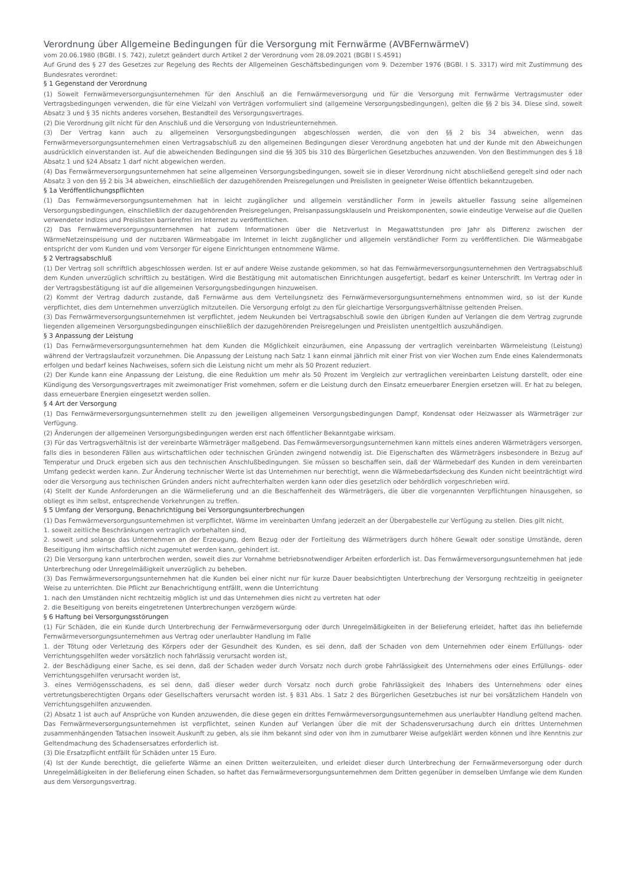Verordnung über Allgemeine Bedingungen für die Versorgung mit Fernwärme (AVBFernwärmeV)
vom 20.06.1980 (BGBl. I S. 742), zuletzt geändert durch Artikel 2 der Verordnung vom 28.09.2021 (BGBI I S.4591)
Auf Grund des § 27 des Gesetzes zur Regelung des Rechts der Allgemeinen Geschäftsbedingungen vom 9. Dezember 1976 (BGBl. I S. 3317) wird mit Zustimmung des Bundesrates verordnet:
§ 1 Gegenstand der Verordnung
(1) Soweit Fernwärmeversorgungsunternehmen für den Anschluß an die Fernwärmeversorgung und für die Versorgung mit Fernwärme Vertragsmuster oder Vertragsbedingungen verwenden, die für eine Vielzahl von Verträgen vorformuliert sind (allgemeine Versorgungsbedingungen), gelten die §§ 2 bis 34. Diese sind, soweit Absatz 3 und § 35 nichts anderes vorsehen, Bestandteil des Versorgungsvertrages.
(2) Die Verordnung gilt nicht für den Anschluß und die Versorgung von Industrieunternehmen.
(3) Der Vertrag kann auch zu allgemeinen Versorgungsbedingungen abgeschlossen werden, die von den §§ 2 bis 34 abweichen, wenn das Fernwärmeversorgungsunternehmen einen Vertragsabschluß zu den allgemeinen Bedingungen dieser Verordnung angeboten hat und der Kunde mit den Abweichungen ausdrücklich einverstanden ist. Auf die abweichenden Bedingungen sind die §§ 305 bis 310 des Bürgerlichen Gesetzbuches anzuwenden. Von den Bestimmungen des § 18 Absatz 1 und §24 Absatz 1 darf nicht abgewichen werden.
(4) Das Fernwärmeversorgungsunternehmen hat seine allgemeinen Versorgungsbedingungen, soweit sie in dieser Verordnung nicht abschließend geregelt sind oder nach Absatz 3 von den §§ 2 bis 34 abweichen, einschließlich der dazugehörenden Preisregelungen und Preislisten in geeigneter Weise öffentlich bekanntzugeben.
§ 1a Veröffentlichungspflichten
(1) Das Fernwärmeversorgungsunternehmen hat in leicht zugänglicher und allgemein verständlicher Form in jeweils aktueller Fassung seine allgemeinen Versorgungsbedingungen, einschließlich der dazugehörenden Preisregelungen, Preisanpassungsklauseln und Preiskomponenten, sowie eindeutige Verweise auf die Quellen verwendeter Indizes und Preislisten barrierefrei im Internet zu veröffentlichen.
(2) Das Fernwärmeversorgungsunternehmen hat zudem Informationen über die Netzverlust in Megawattstunden pro Jahr als Differenz zwischen der WärmeNetzeinspeisung und der nutzbaren Wärmeabgabe im Internet in leicht zugänglicher und allgemein verständlicher Form zu veröffentlichen. Die Wärmeabgabe entspricht der vom Kunden und vom Versorger für eigene Einrichtungen entnommene Wärme.
§ 2 Vertragsabschluß
(1) Der Vertrag soll schriftlich abgeschlossen werden. Ist er auf andere Weise zustande gekommen, so hat das Fernwärmeversorgungsunternehmen den Vertragsabschluß dem Kunden unverzüglich schriftlich zu bestätigen. Wird die Bestätigung mit automatischen Einrichtungen ausgefertigt, bedarf es keiner Unterschrift. Im Vertrag oder in der Vertragsbestätigung ist auf die allgemeinen Versorgungsbedingungen hinzuweisen.
(2) Kommt der Vertrag dadurch zustande, daß Fernwärme aus dem Verteilungsnetz des Fernwärmeversorgungsunternehmens entnommen wird, so ist der Kunde verpflichtet, dies dem Unternehmen unverzüglich mitzuteilen. Die Versorgung erfolgt zu den für gleichartige Versorgungsverhältnisse geltenden Preisen.
(3) Das Fernwärmeversorgungsunternehmen ist verpflichtet, jedem Neukunden bei Vertragsabschluß sowie den übrigen Kunden auf Verlangen die dem Vertrag zugrunde liegenden allgemeinen Versorgungsbedingungen einschließlich der dazugehörenden Preisregelungen und Preislisten unentgeltlich auszuhändigen.
§ 3 Anpassung der Leistung
(1) Das Fernwärmeversorgungsunternehmen hat dem Kunden die Möglichkeit einzuräumen, eine Anpassung der vertraglich vereinbarten Wärmeleistung (Leistung) während der Vertragslaufzeit vorzunehmen. Die Anpassung der Leistung nach Satz 1 kann einmal jährlich mit einer Frist von vier Wochen zum Ende eines Kalendermonats erfolgen und bedarf keines Nachweises, sofern sich die Leistung nicht um mehr als 50 Prozent reduziert.
(2) Der Kunde kann eine Anpassung der Leistung, die eine Reduktion um mehr als 50 Prozent im Vergleich zur vertraglichen vereinbarten Leistung darstellt, oder eine Kündigung des Versorgungsvertrages mit zweimonatiger Frist vornehmen, sofern er die Leistung durch den Einsatz erneuerbarer Energien ersetzen will. Er hat zu belegen, dass erneuerbare Energien eingesetzt werden sollen.
§ 4 Art der Versorgung
(1) Das Fernwärmeversorgungsunternehmen stellt zu den jeweiligen allgemeinen Versorgungsbedingungen Dampf, Kondensat oder Heizwasser als Wärmeträger zur Verfügung.
(2) Änderungen der allgemeinen Versorgungsbedingungen werden erst nach öffentlicher Bekanntgabe wirksam.
(3) Für das Vertragsverhältnis ist der vereinbarte Wärmeträger maßgebend. Das Fernwärmeversorgungsunternehmen kann mittels eines anderen Wärmeträgers versorgen, falls dies in besonderen Fällen aus wirtschaftlichen oder technischen Gründen zwingend notwendig ist. Die Eigenschaften des Wärmeträgers insbesondere in Bezug auf Temperatur und Druck ergeben sich aus den technischen Anschlußbedingungen. Sie müssen so beschaffen sein, daß der Wärmebedarf des Kunden in dem vereinbarten Umfang gedeckt werden kann. Zur Änderung technischer Werte ist das Unternehmen nur berechtigt, wenn die Wärmebedarfsdeckung des Kunden nicht beeinträchtigt wird oder die Versorgung aus technischen Gründen anders nicht aufrechterhalten werden kann oder dies gesetzlich oder behördlich vorgeschrieben wird.
(4) Stellt der Kunde Anforderungen an die Wärmelieferung und an die Beschaffenheit des Wärmeträgers, die über die vorgenannten Verpflichtungen hinausgehen, so obliegt es ihm selbst, entsprechende Vorkehrungen zu treffen.
§ 5 Umfang der Versorgung, Benachrichtigung bei Versorgungsunterbrechungen
(1) Das Fernwärmeversorgungsunternehmen ist verpflichtet, Wärme im vereinbarten Umfang jederzeit an der Übergabestelle zur Verfügung zu stellen. Dies gilt nicht,
1. soweit zeitliche Beschränkungen vertraglich vorbehalten sind,
2. soweit und solange das Unternehmen an der Erzeugung, dem Bezug oder der Fortleitung des Wärmeträgers durch höhere Gewalt oder sonstige Umstände, deren Beseitigung ihm wirtschaftlich nicht zugemutet werden kann, gehindert ist.
(2) Die Versorgung kann unterbrochen werden, soweit dies zur Vornahme betriebsnotwendiger Arbeiten erforderlich ist. Das Fernwärmeversorgungsunternehmen hat jede Unterbrechung oder Unregelmäßigkeit unverzüglich zu beheben.
(3) Das Fernwärmeversorgungsunternehmen hat die Kunden bei einer nicht nur für kurze Dauer beabsichtigten Unterbrechung der Versorgung rechtzeitig in geeigneter Weise zu unterrichten. Die Pflicht zur Benachrichtigung entfällt, wenn die Unterrichtung
1. nach den Umständen nicht rechtzeitig möglich ist und das Unternehmen dies nicht zu vertreten hat oder
2. die Beseitigung von bereits eingetretenen Unterbrechungen verzögern würde.
§ 6 Haftung bei Versorgungsstörungen
(1) Für Schäden, die ein Kunde durch Unterbrechung der Fernwärmeversorgung oder durch Unregelmäßigkeiten in der Belieferung erleidet, haftet das ihn beliefernde Fernwärmeversorgungsunternehmen aus Vertrag oder unerlaubter Handlung im Falle
1. der Tötung oder Verletzung des Körpers oder der Gesundheit des Kunden, es sei denn, daß der Schaden von dem Unternehmen oder einem Erfüllungs- oder Verrichtungsgehilfen weder vorsätzlich noch fahrlässig verursacht worden ist,
2. der Beschädigung einer Sache, es sei denn, daß der Schaden weder durch Vorsatz noch durch grobe Fahrlässigkeit des Unternehmens oder eines Erfüllungs- oder Verrichtungsgehilfen verursacht worden ist,
3. eines Vermögensschadens, es sei denn, daß dieser weder durch Vorsatz noch durch grobe Fahrlässigkeit des Inhabers des Unternehmens oder eines vertretungsberechtigten Organs oder Gesellschafters verursacht worden ist. § 831 Abs. 1 Satz 2 des Bürgerlichen Gesetzbuches ist nur bei vorsätzlichem Handeln von Verrichtungsgehilfen anzuwenden.
(2) Absatz 1 ist auch auf Ansprüche von Kunden anzuwenden, die diese gegen ein drittes Fernwärmeversorgungsunternehmen aus unerlaubter Handlung geltend machen. Das Fernwärmeversorgungsunternehmen ist verpflichtet, seinen Kunden auf Verlangen über die mit der Schadensverursachung durch ein drittes Unternehmen zusammenhängenden Tatsachen insoweit Auskunft zu geben, als sie ihm bekannt sind oder von ihm in zumutbarer Weise aufgeklärt werden können und ihre Kenntnis zur Geltendmachung des Schadensersatzes erforderlich ist.
(3) Die Ersatzpflicht entfällt für Schäden unter 15 Euro.
(4) Ist der Kunde berechtigt, die gelieferte Wärme an einen Dritten weiterzuleiten, und erleidet dieser durch Unterbrechung der Fernwärmeversorgung oder durch Unregelmäßigkeiten in der Belieferung einen Schaden, so haftet das Fernwärmeversorgungsunternehmen dem Dritten gegenüber in demselben Umfange wie dem Kunden aus dem Versorgungsvertrag.